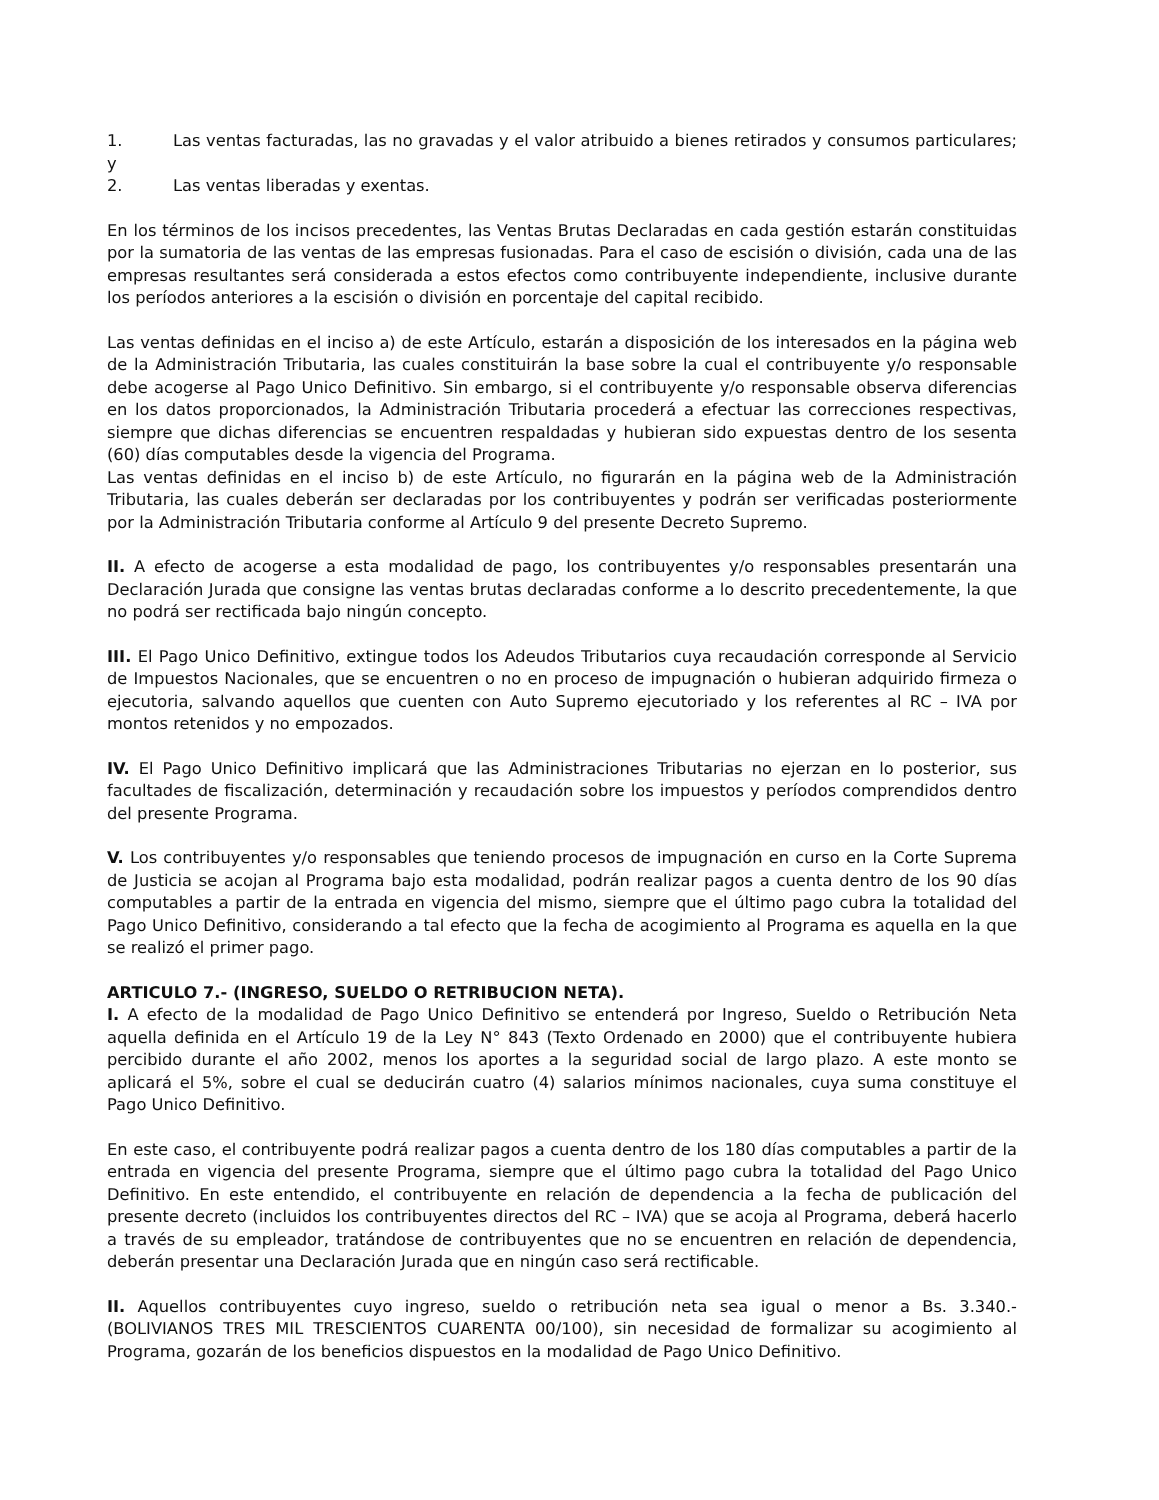1. Las ventas facturadas, las no gravadas y el valor atribuido a bienes retirados y consumos particulares; y
2. Las ventas liberadas y exentas.
En los términos de los incisos precedentes, las Ventas Brutas Declaradas en cada gestión estarán constituidas por la sumatoria de las ventas de las empresas fusionadas. Para el caso de escisión o división, cada una de las empresas resultantes será considerada a estos efectos como contribuyente independiente, inclusive durante los períodos anteriores a la escisión o división en porcentaje del capital recibido.
Las ventas definidas en el inciso a) de este Artículo, estarán a disposición de los interesados en la página web de la Administración Tributaria, las cuales constituirán la base sobre la cual el contribuyente y/o responsable debe acogerse al Pago Unico Definitivo. Sin embargo, si el contribuyente y/o responsable observa diferencias en los datos proporcionados, la Administración Tributaria procederá a efectuar las correcciones respectivas, siempre que dichas diferencias se encuentren respaldadas y hubieran sido expuestas dentro de los sesenta (60) días computables desde la vigencia del Programa.
Las ventas definidas en el inciso b) de este Artículo, no figurarán en la página web de la Administración Tributaria, las cuales deberán ser declaradas por los contribuyentes y podrán ser verificadas posteriormente por la Administración Tributaria conforme al Artículo 9 del presente Decreto Supremo.
II. A efecto de acogerse a esta modalidad de pago, los contribuyentes y/o responsables presentarán una Declaración Jurada que consigne las ventas brutas declaradas conforme a lo descrito precedentemente, la que no podrá ser rectificada bajo ningún concepto.
III. El Pago Unico Definitivo, extingue todos los Adeudos Tributarios cuya recaudación corresponde al Servicio de Impuestos Nacionales, que se encuentren o no en proceso de impugnación o hubieran adquirido firmeza o ejecutoria, salvando aquellos que cuenten con Auto Supremo ejecutoriado y los referentes al RC – IVA por montos retenidos y no empozados.
IV. El Pago Unico Definitivo implicará que las Administraciones Tributarias no ejerzan en lo posterior, sus facultades de fiscalización, determinación y recaudación sobre los impuestos y períodos comprendidos dentro del presente Programa.
V. Los contribuyentes y/o responsables que teniendo procesos de impugnación en curso en la Corte Suprema de Justicia se acojan al Programa bajo esta modalidad, podrán realizar pagos a cuenta dentro de los 90 días computables a partir de la entrada en vigencia del mismo, siempre que el último pago cubra la totalidad del Pago Unico Definitivo, considerando a tal efecto que la fecha de acogimiento al Programa es aquella en la que se realizó el primer pago.
ARTICULO 7.- (INGRESO, SUELDO O RETRIBUCION NETA).
I. A efecto de la modalidad de Pago Unico Definitivo se entenderá por Ingreso, Sueldo o Retribución Neta aquella definida en el Artículo 19 de la Ley N° 843 (Texto Ordenado en 2000) que el contribuyente hubiera percibido durante el año 2002, menos los aportes a la seguridad social de largo plazo. A este monto se aplicará el 5%, sobre el cual se deducirán cuatro (4) salarios mínimos nacionales, cuya suma constituye el Pago Unico Definitivo.
En este caso, el contribuyente podrá realizar pagos a cuenta dentro de los 180 días computables a partir de la entrada en vigencia del presente Programa, siempre que el último pago cubra la totalidad del Pago Unico Definitivo. En este entendido, el contribuyente en relación de dependencia a la fecha de publicación del presente decreto (incluidos los contribuyentes directos del RC – IVA) que se acoja al Programa, deberá hacerlo a través de su empleador, tratándose de contribuyentes que no se encuentren en relación de dependencia, deberán presentar una Declaración Jurada que en ningún caso será rectificable.
II. Aquellos contribuyentes cuyo ingreso, sueldo o retribución neta sea igual o menor a Bs. 3.340.- (BOLIVIANOS TRES MIL TRESCIENTOS CUARENTA 00/100), sin necesidad de formalizar su acogimiento al Programa, gozarán de los beneficios dispuestos en la modalidad de Pago Unico Definitivo.